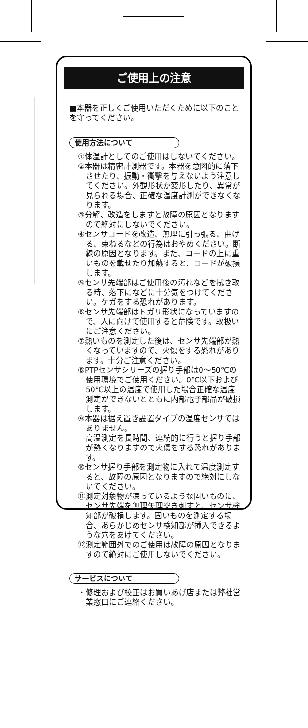ご使用上の注意
■本器を正しくご使用いただくために以下のことを守ってください。
使用方法について
①体温計としてのご使用はしないでください。
②本器は精密計測器です。本器を意図的に落下させたり、振動・衝撃を与えないよう注意してください。外観形状が変形したり、異常が見られる場合、正確な温度計測ができなくなります。
③分解、改造をしますと故障の原因となりますので絶対にしないでください。
④センサコードを改造、無理に引っ張る、曲げる、束ねるなどの行為はおやめください。断線の原因となります。また、コードの上に重いものを載せたり加熱すると、コードが破損します。
⑤センサ先端部はご使用後の汚れなどを拭き取る時、落下になどに十分気をつけてください。ケガをする恐れがあります。
⑥センサ先端部はトガリ形状になっていますので、人に向けて使用すると危険です。取扱いにご注意ください。
⑦熱いものを測定した後は、センサ先端部が熱くなっていますので、火傷をする恐れがあります。十分ご注意ください。
⑧PTPセンサシリーズの握り手部は0〜50℃の使用環境でご使用ください。0℃以下および50℃以上の温度で使用した場合正確な温度測定ができないとともに内部電子部品が破損します。
⑨本器は据え置き設置タイプの温度センサではありません。
高温測定を長時間、連続的に行うと握り手部が熱くなりますので火傷をする恐れがあります。
⑩センサ握り手部を測定物に入れて温度測定すると、故障の原因となりますので絶対にしないでください。
⑪測定対象物が凍っているような固いものに、センサ先端を無理矢理突き刺すと、センサ検知部が破損します。固いものを測定する場合、あらかじめセンサ検知部が挿入できるような穴をあけてください。
⑫測定範囲外でのご使用は故障の原因となりますので絶対にご使用しないでください。
サービスについて
・修理および校正はお買いあげ店または弊社営業窓口にご連絡ください。